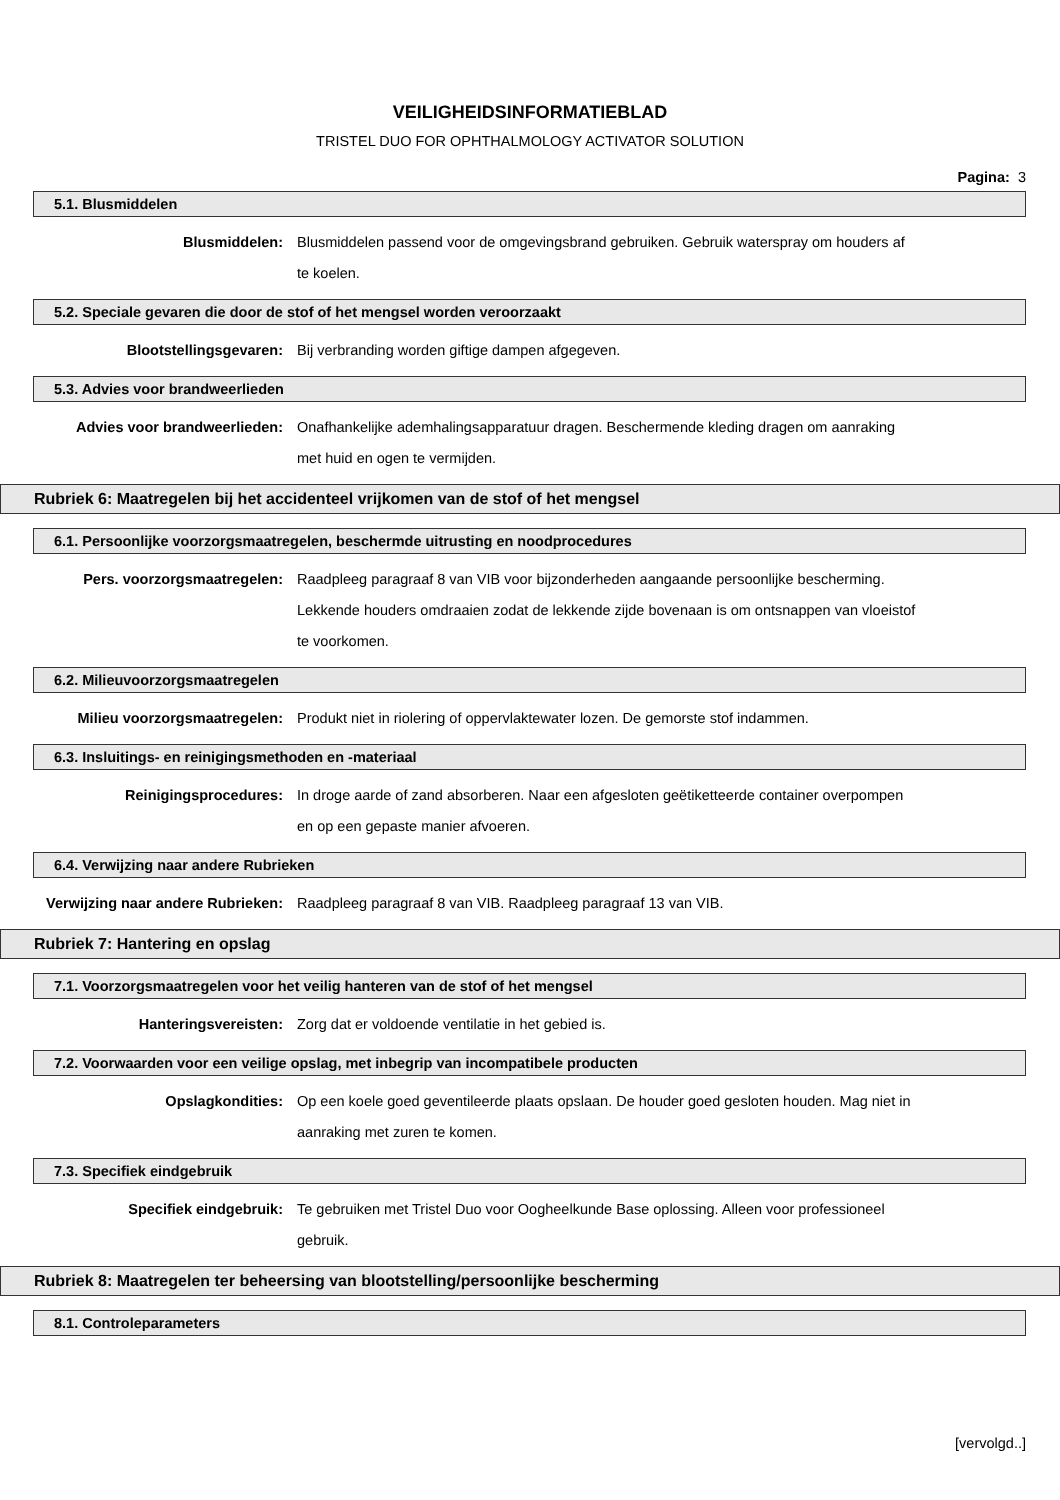VEILIGHEIDSINFORMATIEBLAD
TRISTEL DUO FOR OPHTHALMOLOGY ACTIVATOR SOLUTION
Pagina: 3
5.1. Blusmiddelen
Blusmiddelen: Blusmiddelen passend voor de omgevingsbrand gebruiken. Gebruik waterspray om houders af te koelen.
5.2. Speciale gevaren die door de stof of het mengsel worden veroorzaakt
Blootstellingsgevaren: Bij verbranding worden giftige dampen afgegeven.
5.3. Advies voor brandweerlieden
Advies voor brandweerlieden: Onafhankelijke ademhalingsapparatuur dragen. Beschermende kleding dragen om aanraking met huid en ogen te vermijden.
Rubriek 6: Maatregelen bij het accidenteel vrijkomen van de stof of het mengsel
6.1. Persoonlijke voorzorgsmaatregelen, beschermde uitrusting en noodprocedures
Pers. voorzorgsmaatregelen: Raadpleeg paragraaf 8 van VIB voor bijzonderheden aangaande persoonlijke bescherming. Lekkende houders omdraaien zodat de lekkende zijde bovenaan is om ontsnappen van vloeistof te voorkomen.
6.2. Milieuvoorzorgsmaatregelen
Milieu voorzorgsmaatregelen: Produkt niet in riolering of oppervlaktewater lozen. De gemorste stof indammen.
6.3. Insluitings- en reinigingsmethoden en -materiaal
Reinigingsprocedures: In droge aarde of zand absorberen. Naar een afgesloten geëtiketteerde container overpompen en op een gepaste manier afvoeren.
6.4. Verwijzing naar andere Rubrieken
Verwijzing naar andere Rubrieken:
Raadpleeg paragraaf 8 van VIB. Raadpleeg paragraaf 13 van VIB.
Rubriek 7: Hantering en opslag
7.1. Voorzorgsmaatregelen voor het veilig hanteren van de stof of het mengsel
Hanteringsvereisten: Zorg dat er voldoende ventilatie in het gebied is.
7.2. Voorwaarden voor een veilige opslag, met inbegrip van incompatibele producten
Opslagkondities: Op een koele goed geventileerde plaats opslaan. De houder goed gesloten houden. Mag niet in aanraking met zuren te komen.
7.3. Specifiek eindgebruik
Specifiek eindgebruik: Te gebruiken met Tristel Duo voor Oogheelkunde Base oplossing. Alleen voor professioneel gebruik.
Rubriek 8: Maatregelen ter beheersing van blootstelling/persoonlijke bescherming
8.1. Controleparameters
[vervolgd..]